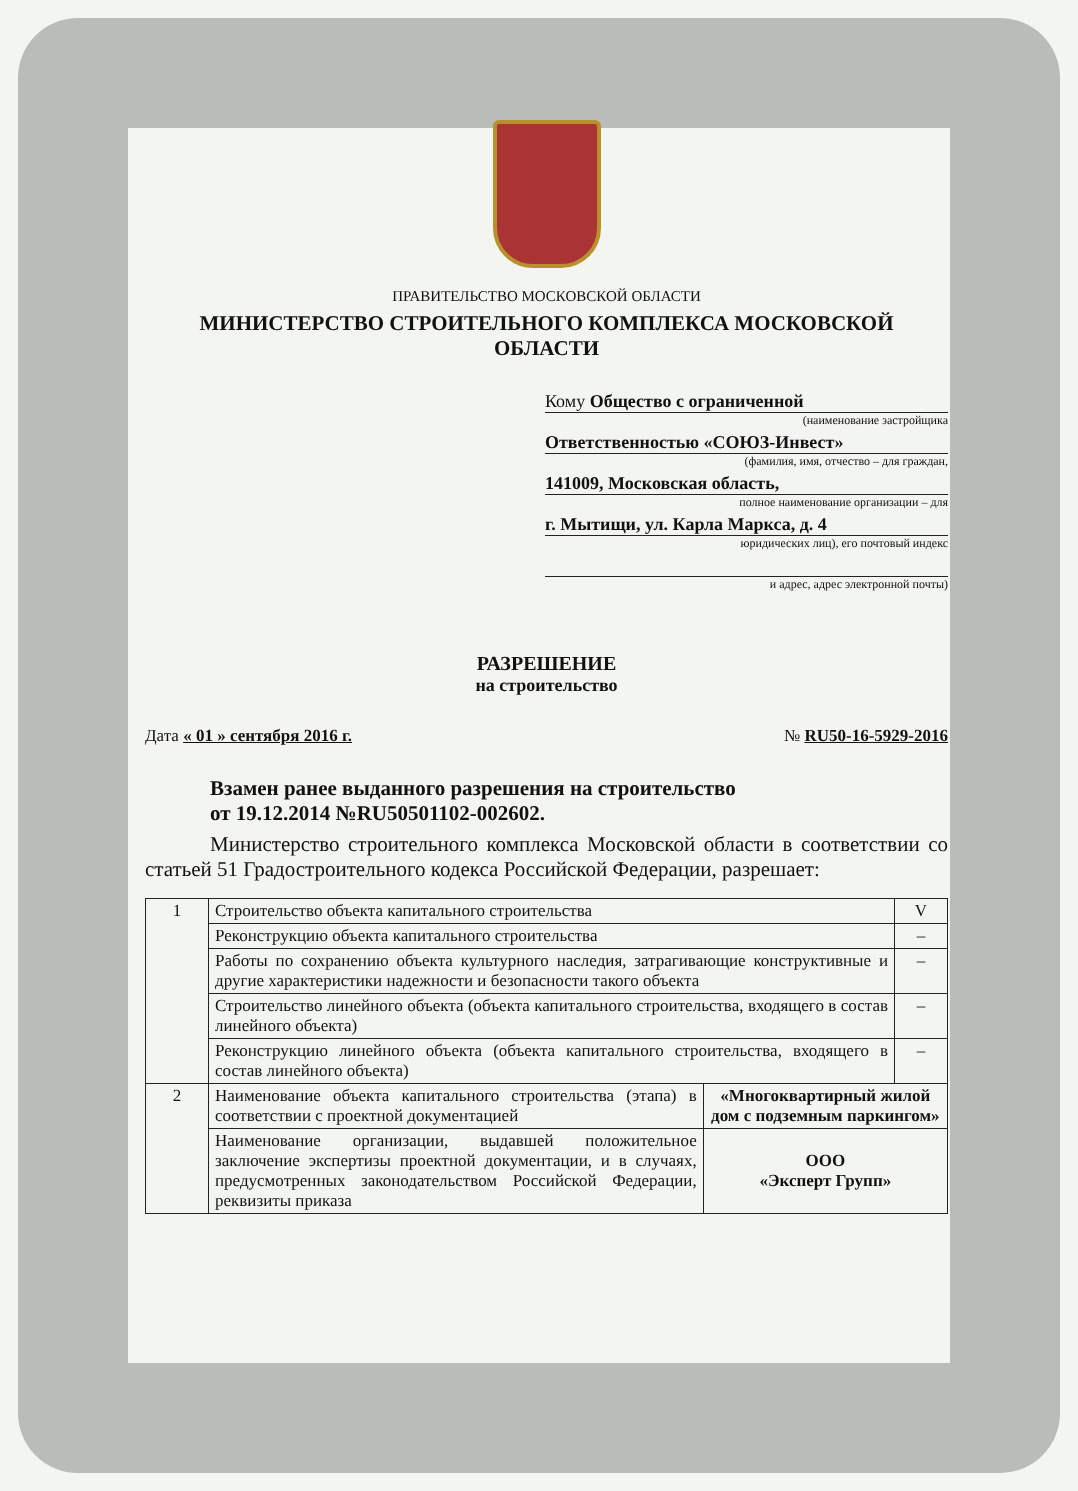ПРАВИТЕЛЬСТВО МОСКОВСКОЙ ОБЛАСТИ
МИНИСТЕРСТВО СТРОИТЕЛЬНОГО КОМПЛЕКСА МОСКОВСКОЙ ОБЛАСТИ
Кому Общество с ограниченной
(наименование застройщика
Ответственностью «СОЮЗ-Инвест»
(фамилия, имя, отчество – для граждан,
141009, Московская область,
полное наименование организации – для
г. Мытищи, ул. Карла Маркса, д. 4
юридических лиц), его почтовый индекс
и адрес, адрес электронной почты)
РАЗРЕШЕНИЕ
на строительство
Дата « 01 » сентября 2016 г. № RU50-16-5929-2016
Взамен ранее выданного разрешения на строительство
от 19.12.2014 №RU50501102-002602.
Министерство строительного комплекса Московской области в соответствии со статьей 51 Градостроительного кодекса Российской Федерации, разрешает:
| 1 | Строительство объекта капитального строительства | | V |
| | Реконструкцию объекта капитального строительства | | – |
| | Работы по сохранению объекта культурного наследия, затрагивающие конструктивные и другие характеристики надежности и безопасности такого объекта | | – |
| | Строительство линейного объекта (объекта капитального строительства, входящего в состав линейного объекта) | | – |
| | Реконструкцию линейного объекта (объекта капитального строительства, входящего в состав линейного объекта) | | – |
| 2 | Наименование объекта капитального строительства (этапа) в соответствии с проектной документацией | «Многоквартирный жилой дом с подземным паркингом» | |
| | Наименование организации, выдавшей положительное заключение экспертизы проектной документации, и в случаях, предусмотренных законодательством Российской Федерации, реквизиты приказа | ООО «Эксперт Групп» | |